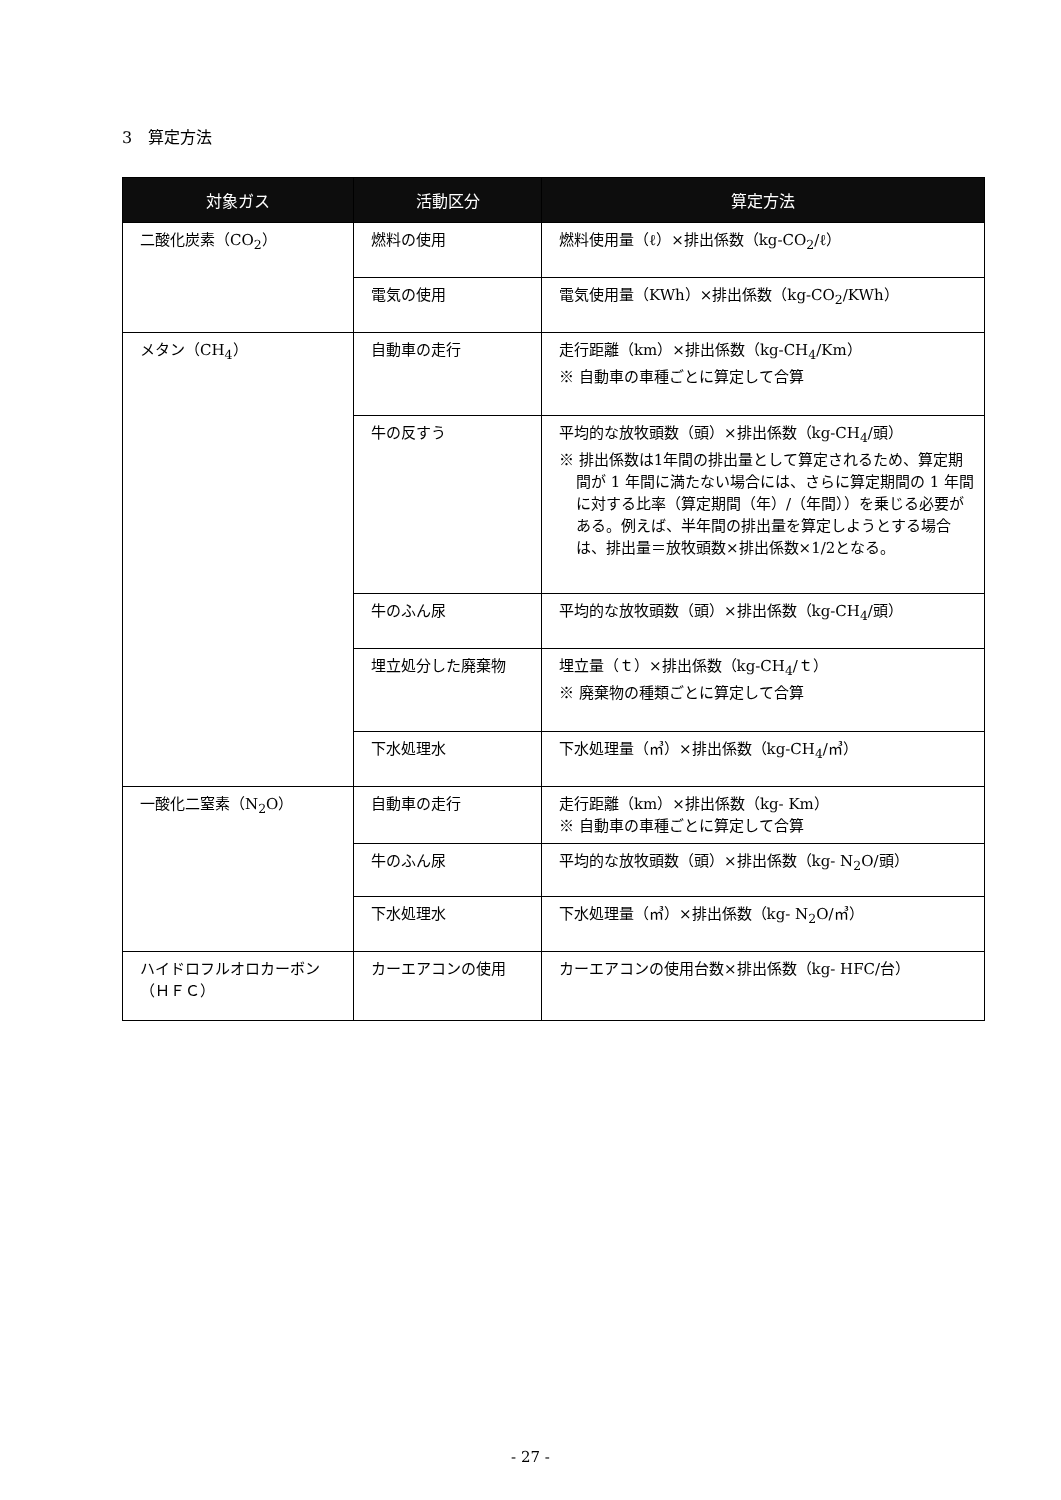3　算定方法
| 対象ガス | 活動区分 | 算定方法 |
| --- | --- | --- |
| 二酸化炭素（CO<sub>2</sub>） | 燃料の使用 | 燃料使用量（ℓ）×排出係数（kg-CO<sub>2</sub>/ℓ） |
| | 電気の使用 | 電気使用量（KWh）×排出係数（kg-CO<sub>2</sub>/KWh） |
| メタン（CH<sub>4</sub>） | 自動車の走行 | 走行距離（km）×排出係数（kg-CH<sub>4</sub>/Km） ※ 自動車の車種ごとに算定して合算 |
| | 牛の反すう | 平均的な放牧頭数（頭）×排出係数（kg-CH<sub>4</sub>/頭） ※ 排出係数は1年間の排出量として算定されるため、算定期間が 1 年間に満たない場合には、さらに算定期間の 1 年間に対する比率（算定期間（年）/（年間））を乗じる必要がある。例えば、半年間の排出量を算定しようとする場合は、排出量＝放牧頭数×排出係数×1/2となる。 |
| | 牛のふん尿 | 平均的な放牧頭数（頭）×排出係数（kg-CH<sub>4</sub>/頭） |
| | 埋立処分した廃棄物 | 埋立量（ｔ）×排出係数（kg-CH<sub>4</sub>/ｔ） ※ 廃棄物の種類ごとに算定して合算 |
| | 下水処理水 | 下水処理量（㎥）×排出係数（kg-CH<sub>4</sub>/㎥） |
| 一酸化二窒素（N<sub>2</sub>O） | 自動車の走行 | 走行距離（km）×排出係数（kg- Km） ※ 自動車の車種ごとに算定して合算 |
| | 牛のふん尿 | 平均的な放牧頭数（頭）×排出係数（kg- N<sub>2</sub>O/頭） |
| | 下水処理水 | 下水処理量（㎥）×排出係数（kg- N<sub>2</sub>O/㎥） |
| ハイドロフルオロカーボン （ＨＦＣ） | カーエアコンの使用 | カーエアコンの使用台数×排出係数（kg- HFC/台） |
- 27 -